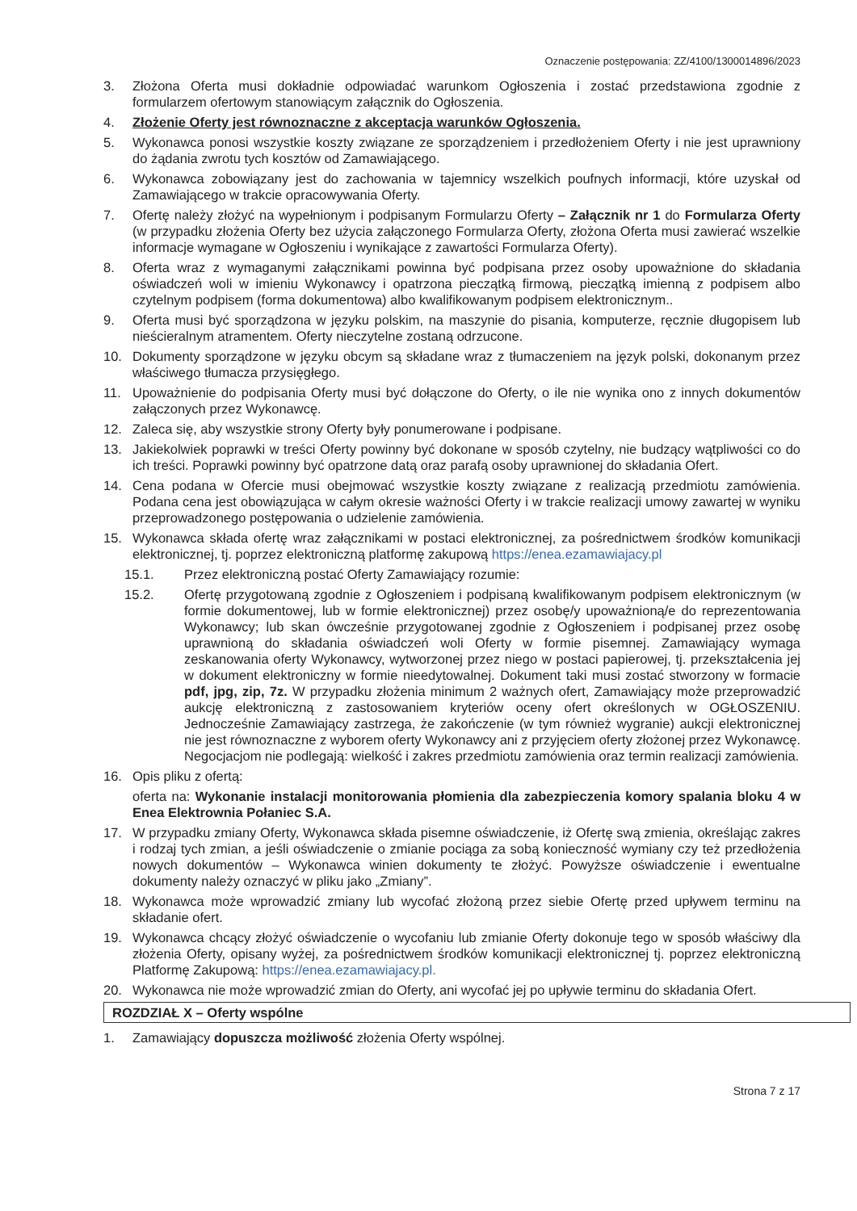Oznaczenie postępowania: ZZ/4100/1300014896/2023
3. Złożona Oferta musi dokładnie odpowiadać warunkom Ogłoszenia i zostać przedstawiona zgodnie z formularzem ofertowym stanowiącym załącznik do Ogłoszenia.
4. Złożenie Oferty jest równoznaczne z akceptacja warunków Ogłoszenia.
5. Wykonawca ponosi wszystkie koszty związane ze sporządzeniem i przedłożeniem Oferty i nie jest uprawniony do żądania zwrotu tych kosztów od Zamawiającego.
6. Wykonawca zobowiązany jest do zachowania w tajemnicy wszelkich poufnych informacji, które uzyskał od Zamawiającego w trakcie opracowywania Oferty.
7. Ofertę należy złożyć na wypełnionym i podpisanym Formularzu Oferty – Załącznik nr 1 do Formularza Oferty (w przypadku złożenia Oferty bez użycia załączonego Formularza Oferty, złożona Oferta musi zawierać wszelkie informacje wymagane w Ogłoszeniu i wynikające z zawartości Formularza Oferty).
8. Oferta wraz z wymaganymi załącznikami powinna być podpisana przez osoby upoważnione do składania oświadczeń woli w imieniu Wykonawcy i opatrzona pieczątką firmową, pieczątką imienną z podpisem albo czytelnym podpisem (forma dokumentowa) albo kwalifikowanym podpisem elektronicznym..
9. Oferta musi być sporządzona w języku polskim, na maszynie do pisania, komputerze, ręcznie długopisem lub nieścieralnym atramentem. Oferty nieczytelne zostaną odrzucone.
10. Dokumenty sporządzone w języku obcym są składane wraz z tłumaczeniem na język polski, dokonanym przez właściwego tłumacza przysięgłego.
11. Upoważnienie do podpisania Oferty musi być dołączone do Oferty, o ile nie wynika ono z innych dokumentów załączonych przez Wykonawcę.
12. Zaleca się, aby wszystkie strony Oferty były ponumerowane i podpisane.
13. Jakiekolwiek poprawki w treści Oferty powinny być dokonane w sposób czytelny, nie budzący wątpliwości co do ich treści. Poprawki powinny być opatrzone datą oraz parafą osoby uprawnionej do składania Ofert.
14. Cena podana w Ofercie musi obejmować wszystkie koszty związane z realizacją przedmiotu zamówienia. Podana cena jest obowiązująca w całym okresie ważności Oferty i w trakcie realizacji umowy zawartej w wyniku przeprowadzonego postępowania o udzielenie zamówienia.
15. Wykonawca składa ofertę wraz załącznikami w postaci elektronicznej, za pośrednictwem środków komunikacji elektronicznej, tj. poprzez elektroniczną platformę zakupową https://enea.ezamawiajacy.pl
15.1. Przez elektroniczną postać Oferty Zamawiający rozumie:
15.2. Ofertę przygotowaną zgodnie z Ogłoszeniem i podpisaną kwalifikowanym podpisem elektronicznym (w formie dokumentowej, lub w formie elektronicznej) przez osobę/y upoważnioną/e do reprezentowania Wykonawcy; lub skan ówcześnie przygotowanej zgodnie z Ogłoszeniem i podpisanej przez osobę uprawnioną do składania oświadczeń woli Oferty w formie pisemnej. Zamawiający wymaga zeskanowania oferty Wykonawcy, wytworzonej przez niego w postaci papierowej, tj. przekształcenia jej w dokument elektroniczny w formie nieedytowalnej. Dokument taki musi zostać stworzony w formacie pdf, jpg, zip, 7z. W przypadku złożenia minimum 2 ważnych ofert, Zamawiający może przeprowadzić aukcję elektroniczną z zastosowaniem kryteriów oceny ofert określonych w OGŁOSZENIU. Jednocześnie Zamawiający zastrzega, że zakończenie (w tym również wygranie) aukcji elektronicznej nie jest równoznaczne z wyborem oferty Wykonawcy ani z przyjęciem oferty złożonej przez Wykonawcę. Negocjacjom nie podlegają: wielkość i zakres przedmiotu zamówienia oraz termin realizacji zamówienia.
16. Opis pliku z ofertą:
oferta na: Wykonanie instalacji monitorowania płomienia dla zabezpieczenia komory spalania bloku 4 w Enea Elektrownia Połaniec S.A.
17. W przypadku zmiany Oferty, Wykonawca składa pisemne oświadczenie, iż Ofertę swą zmienia, określając zakres i rodzaj tych zmian, a jeśli oświadczenie o zmianie pociąga za sobą konieczność wymiany czy też przedłożenia nowych dokumentów – Wykonawca winien dokumenty te złożyć. Powyższe oświadczenie i ewentualne dokumenty należy oznaczyć w pliku jako „Zmiany”.
18. Wykonawca może wprowadzić zmiany lub wycofać złożoną przez siebie Ofertę przed upływem terminu na składanie ofert.
19. Wykonawca chcący złożyć oświadczenie o wycofaniu lub zmianie Oferty dokonuje tego w sposób właściwy dla złożenia Oferty, opisany wyżej, za pośrednictwem środków komunikacji elektronicznej tj. poprzez elektroniczną Platformę Zakupową: https://enea.ezamawiajacy.pl.
20. Wykonawca nie może wprowadzić zmian do Oferty, ani wycofać jej po upływie terminu do składania Ofert.
ROZDZIAŁ X – Oferty wspólne
1. Zamawiający dopuszcza możliwość złożenia Oferty wspólnej.
Strona 7 z 17